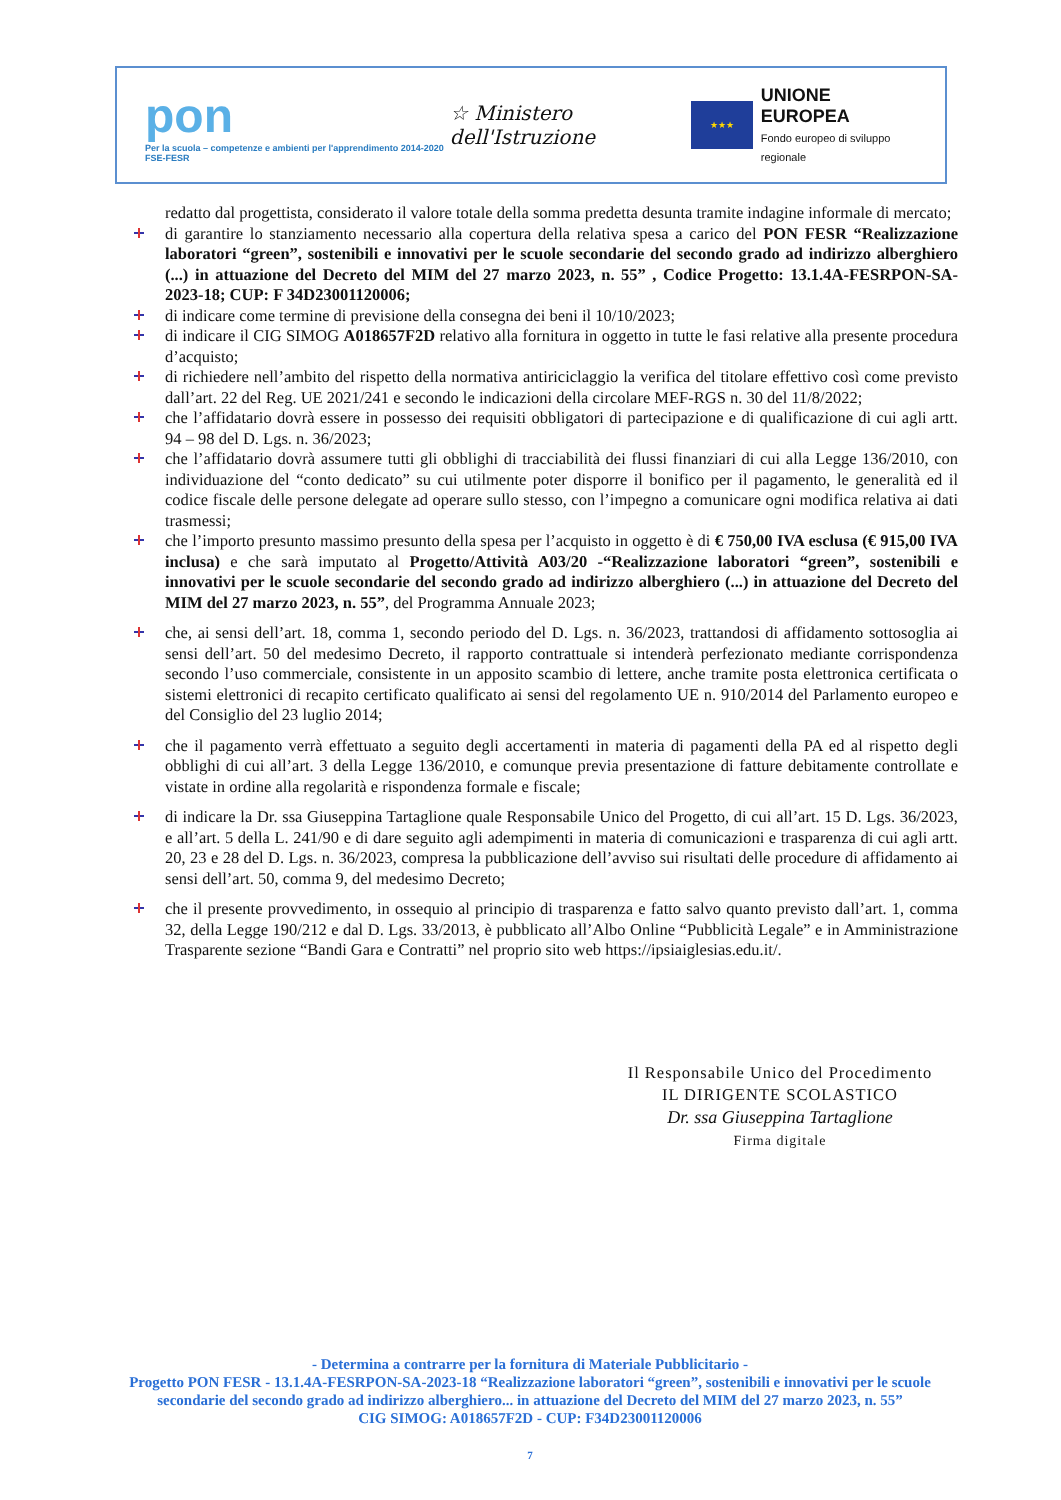pon
Per la scuola – competenze e ambienti per l'apprendimento 2014-2020 FSE-FESR
☆ Ministero dell'Istruzione
★★★
UNIONE EUROPEA
Fondo europeo di sviluppo regionale
redatto dal progettista, considerato il valore totale della somma predetta desunta tramite indagine informale di mercato;
di garantire lo stanziamento necessario alla copertura della relativa spesa a carico del PON FESR “Realizzazione laboratori “green”, sostenibili e innovativi per le scuole secondarie del secondo grado ad indirizzo alberghiero (...) in attuazione del Decreto del MIM del 27 marzo 2023, n. 55” , Codice Progetto: 13.1.4A-FESRPON-SA-2023-18; CUP: F 34D23001120006;
di indicare come termine di previsione della consegna dei beni il 10/10/2023;
di indicare il CIG SIMOG A018657F2D relativo alla fornitura in oggetto in tutte le fasi relative alla presente procedura d’acquisto;
di richiedere nell’ambito del rispetto della normativa antiriciclaggio la verifica del titolare effettivo così come previsto dall’art. 22 del Reg. UE 2021/241 e secondo le indicazioni della circolare MEF-RGS n. 30 del 11/8/2022;
che l’affidatario dovrà essere in possesso dei requisiti obbligatori di partecipazione e di qualificazione di cui agli artt. 94 – 98 del D. Lgs. n. 36/2023;
che l’affidatario dovrà assumere tutti gli obblighi di tracciabilità dei flussi finanziari di cui alla Legge 136/2010, con individuazione del “conto dedicato” su cui utilmente poter disporre il bonifico per il pagamento, le generalità ed il codice fiscale delle persone delegate ad operare sullo stesso, con l’impegno a comunicare ogni modifica relativa ai dati trasmessi;
che l’importo presunto massimo presunto della spesa per l’acquisto in oggetto è di € 750,00 IVA esclusa (€ 915,00 IVA inclusa) e che sarà imputato al Progetto/Attività A03/20 -“Realizzazione laboratori “green”, sostenibili e innovativi per le scuole secondarie del secondo grado ad indirizzo alberghiero (...) in attuazione del Decreto del MIM del 27 marzo 2023, n. 55”, del Programma Annuale 2023;
che, ai sensi dell’art. 18, comma 1, secondo periodo del D. Lgs. n. 36/2023, trattandosi di affidamento sottosoglia ai sensi dell’art. 50 del medesimo Decreto, il rapporto contrattuale si intenderà perfezionato mediante corrispondenza secondo l’uso commerciale, consistente in un apposito scambio di lettere, anche tramite posta elettronica certificata o sistemi elettronici di recapito certificato qualificato ai sensi del regolamento UE n. 910/2014 del Parlamento europeo e del Consiglio del 23 luglio 2014;
che il pagamento verrà effettuato a seguito degli accertamenti in materia di pagamenti della PA ed al rispetto degli obblighi di cui all’art. 3 della Legge 136/2010, e comunque previa presentazione di fatture debitamente controllate e vistate in ordine alla regolarità e rispondenza formale e fiscale;
di indicare la Dr. ssa Giuseppina Tartaglione quale Responsabile Unico del Progetto, di cui all’art. 15 D. Lgs. 36/2023, e all’art. 5 della L. 241/90 e di dare seguito agli adempimenti in materia di comunicazioni e trasparenza di cui agli artt. 20, 23 e 28 del D. Lgs. n. 36/2023, compresa la pubblicazione dell’avviso sui risultati delle procedure di affidamento ai sensi dell’art. 50, comma 9, del medesimo Decreto;
che il presente provvedimento, in ossequio al principio di trasparenza e fatto salvo quanto previsto dall’art. 1, comma 32, della Legge 190/212 e dal D. Lgs. 33/2013, è pubblicato all’Albo Online “Pubblicità Legale” e in Amministrazione Trasparente sezione “Bandi Gara e Contratti” nel proprio sito web https://ipsiaiglesias.edu.it/.
Il Responsabile Unico del Procedimento
IL DIRIGENTE SCOLASTICO
Dr. ssa Giuseppina Tartaglione
Firma digitale
- Determina a contrarre per la fornitura di Materiale Pubblicitario -
Progetto PON FESR - 13.1.4A-FESRPON-SA-2023-18 “Realizzazione laboratori “green”, sostenibili e innovativi per le scuole secondarie del secondo grado ad indirizzo alberghiero... in attuazione del Decreto del MIM del 27 marzo 2023, n. 55”
CIG SIMOG: A018657F2D - CUP: F34D23001120006
7